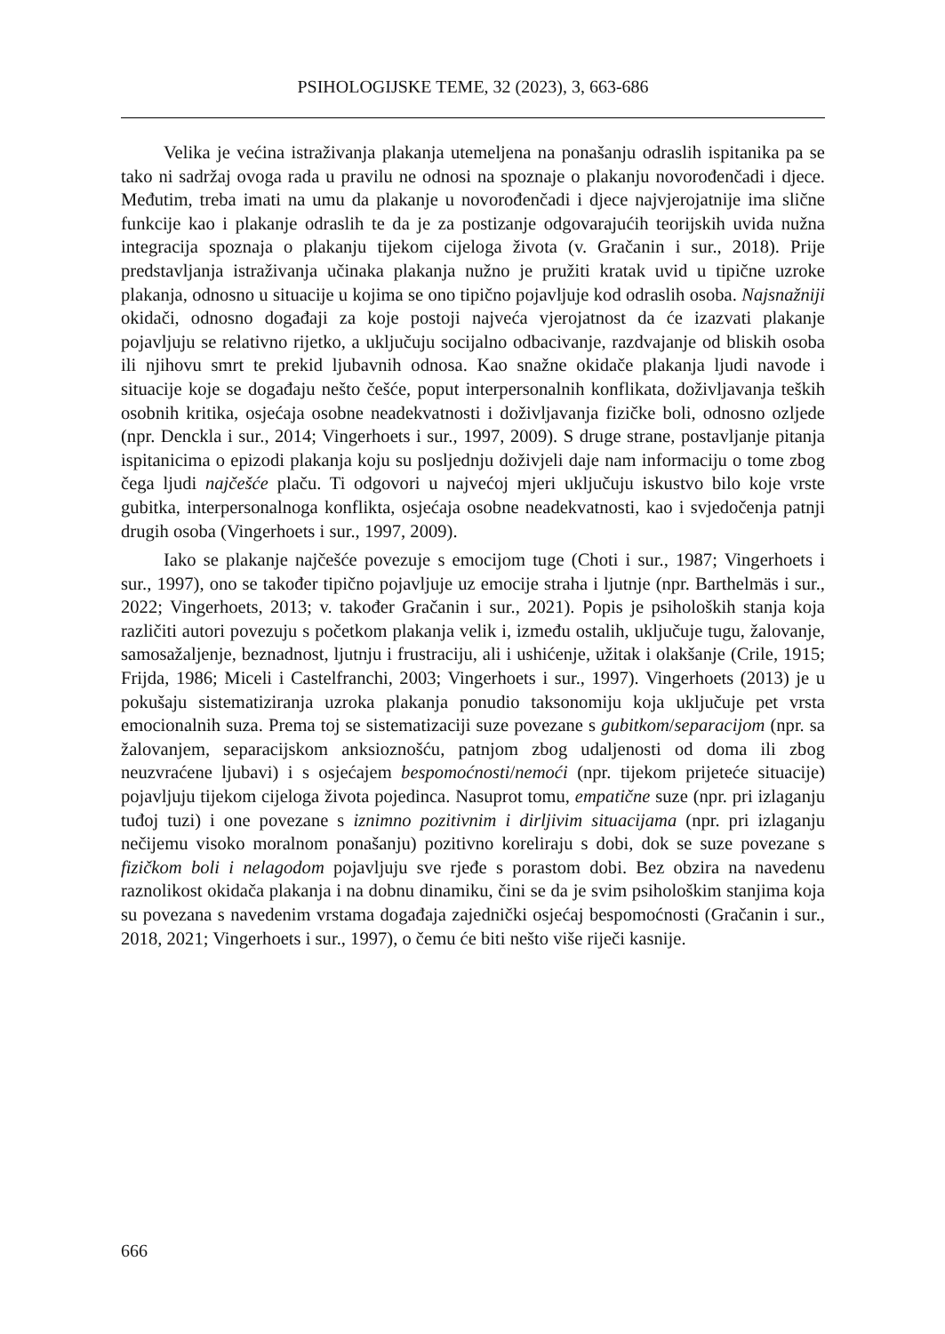PSIHOLOGIJSKE TEME, 32 (2023), 3, 663-686
Velika je većina istraživanja plakanja utemeljena na ponašanju odraslih ispitanika pa se tako ni sadržaj ovoga rada u pravilu ne odnosi na spoznaje o plakanju novorođenčadi i djece. Međutim, treba imati na umu da plakanje u novorođenčadi i djece najvjerojatnije ima slične funkcije kao i plakanje odraslih te da je za postizanje odgovarajućih teorijskih uvida nužna integracija spoznaja o plakanju tijekom cijeloga života (v. Gračanin i sur., 2018). Prije predstavljanja istraživanja učinaka plakanja nužno je pružiti kratak uvid u tipične uzroke plakanja, odnosno u situacije u kojima se ono tipično pojavljuje kod odraslih osoba. Najsnažniji okidači, odnosno događaji za koje postoji najveća vjerojatnost da će izazvati plakanje pojavljuju se relativno rijetko, a uključuju socijalno odbacivanje, razdvajanje od bliskih osoba ili njihovu smrt te prekid ljubavnih odnosa. Kao snažne okidače plakanja ljudi navode i situacije koje se događaju nešto češće, poput interpersonalnih konflikata, doživljavanja teških osobnih kritika, osjećaja osobne neadekvatnosti i doživljavanja fizičke boli, odnosno ozljede (npr. Denckla i sur., 2014; Vingerhoets i sur., 1997, 2009). S druge strane, postavljanje pitanja ispitanicima o epizodi plakanja koju su posljednju doživjeli daje nam informaciju o tome zbog čega ljudi najčešće plaču. Ti odgovori u najvećoj mjeri uključuju iskustvo bilo koje vrste gubitka, interpersonalnoga konflikta, osjećaja osobne neadekvatnosti, kao i svjedočenja patnji drugih osoba (Vingerhoets i sur., 1997, 2009).
Iako se plakanje najčešće povezuje s emocijom tuge (Choti i sur., 1987; Vingerhoets i sur., 1997), ono se također tipično pojavljuje uz emocije straha i ljutnje (npr. Barthelmäs i sur., 2022; Vingerhoets, 2013; v. također Gračanin i sur., 2021). Popis je psiholoških stanja koja različiti autori povezuju s početkom plakanja velik i, između ostalih, uključuje tugu, žalovanje, samosažaljenje, beznadnost, ljutnju i frustraciju, ali i ushićenje, užitak i olakšanje (Crile, 1915; Frijda, 1986; Miceli i Castelfranchi, 2003; Vingerhoets i sur., 1997). Vingerhoets (2013) je u pokušaju sistematiziranja uzroka plakanja ponudio taksonomiju koja uključuje pet vrsta emocionalnih suza. Prema toj se sistematizaciji suze povezane s gubitkom/separacijom (npr. sa žalovanjem, separacijskom anksioznošću, patnjom zbog udaljenosti od doma ili zbog neuzvraćene ljubavi) i s osjećajem bespomoćnosti/nemoći (npr. tijekom prijeteće situacije) pojavljuju tijekom cijeloga života pojedinca. Nasuprot tomu, empatične suze (npr. pri izlaganju tuđoj tuzi) i one povezane s iznimno pozitivnim i dirljivim situacijama (npr. pri izlaganju nečijemu visoko moralnom ponašanju) pozitivno koreliraju s dobi, dok se suze povezane s fizičkom boli i nelagodom pojavljuju sve rjeđe s porastom dobi. Bez obzira na navedenu raznolikost okidača plakanja i na dobnu dinamiku, čini se da je svim psihološkim stanjima koja su povezana s navedenim vrstama događaja zajednički osjećaj bespomoćnosti (Gračanin i sur., 2018, 2021; Vingerhoets i sur., 1997), o čemu će biti nešto više riječi kasnije.
666